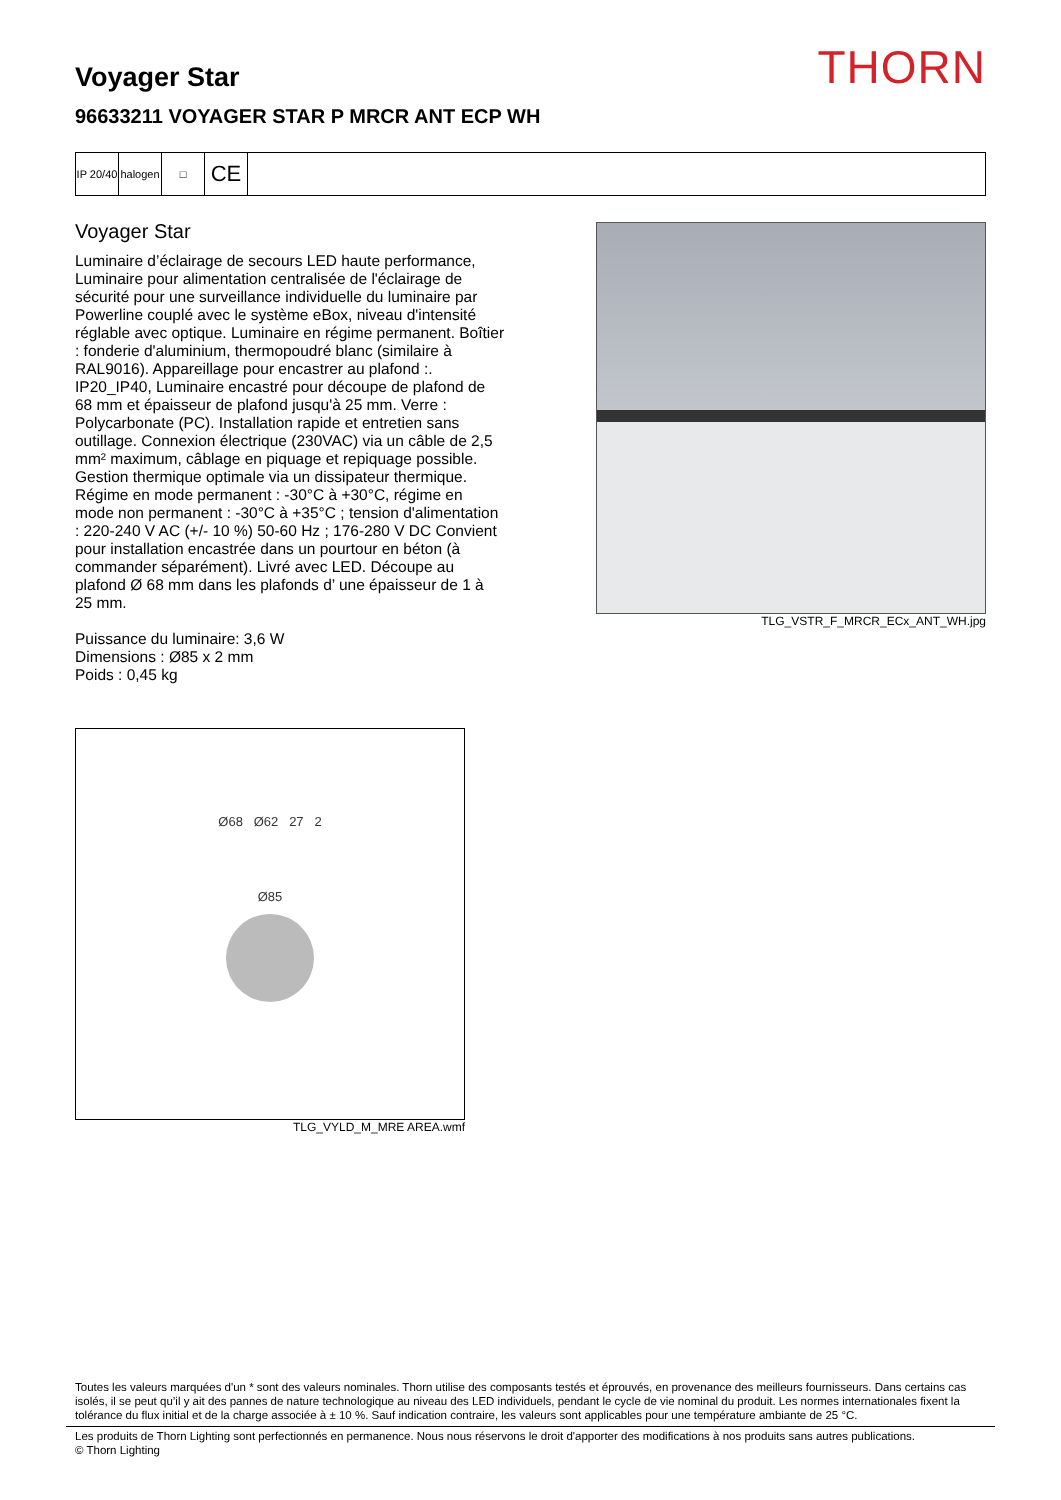THORN
Voyager Star
96633211 VOYAGER STAR P MRCR ANT ECP WH
IP 20/40
halogen
□
CE
Voyager Star
Luminaire d’éclairage de secours LED haute performance, Luminaire pour alimentation centralisée de l'éclairage de sécurité pour une surveillance individuelle du luminaire par Powerline couplé avec le système eBox, niveau d'intensité réglable avec optique. Luminaire en régime permanent. Boîtier : fonderie d'aluminium, thermopoudré blanc (similaire à RAL9016). Appareillage pour encastrer au plafond :. IP20_IP40, Luminaire encastré pour découpe de plafond de 68 mm et épaisseur de plafond jusqu'à 25 mm. Verre : Polycarbonate (PC). Installation rapide et entretien sans outillage. Connexion électrique (230VAC) via un câble de 2,5 mm² maximum, câblage en piquage et repiquage possible. Gestion thermique optimale via un dissipateur thermique. Régime en mode permanent : -30°C à +30°C, régime en mode non permanent : -30°C à +35°C ; tension d'alimentation : 220-240 V AC (+/- 10 %) 50-60 Hz ; 176-280 V DC Convient pour installation encastrée dans un pourtour en béton (à commander séparément). Livré avec LED. Découpe au plafond Ø 68 mm dans les plafonds d’ une épaisseur de 1 à 25 mm.
Puissance du luminaire: 3,6 W
Dimensions : Ø85 x 2 mm
Poids : 0,45 kg
TLG_VSTR_F_MRCR_ECx_ANT_WH.jpg
Ø68 Ø62 27 2
Ø85
TLG_VYLD_M_MRE AREA.wmf
Toutes les valeurs marquées d'un * sont des valeurs nominales. Thorn utilise des composants testés et éprouvés, en provenance des meilleurs fournisseurs. Dans certains cas isolés, il se peut qu’il y ait des pannes de nature technologique au niveau des LED individuels, pendant le cycle de vie nominal du produit. Les normes internationales fixent la tolérance du flux initial et de la charge associée à ± 10 %. Sauf indication contraire, les valeurs sont applicables pour une température ambiante de 25 °C.
Les produits de Thorn Lighting sont perfectionnés en permanence. Nous nous réservons le droit d'apporter des modifications à nos produits sans autres publications.
© Thorn Lighting